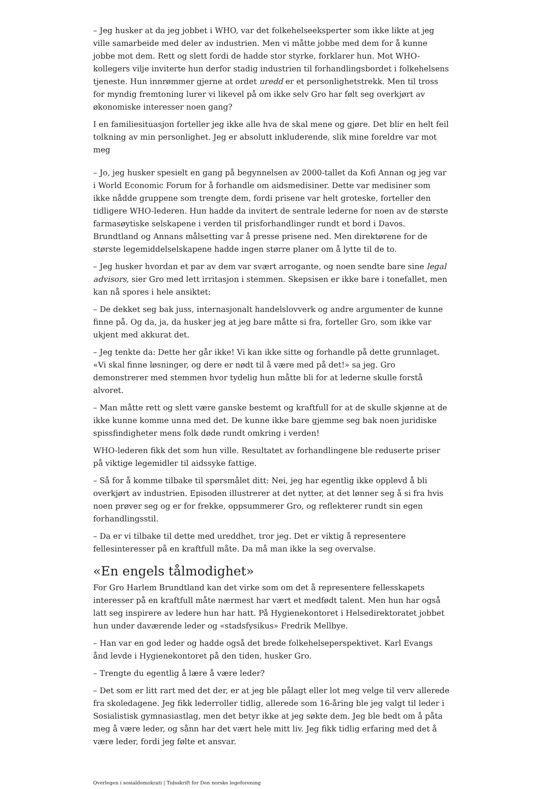– Jeg husker at da jeg jobbet i WHO, var det folkehelseeksperter som ikke likte at jeg ville samarbeide med deler av industrien. Men vi måtte jobbe med dem for å kunne jobbe mot dem. Rett og slett fordi de hadde stor styrke, forklarer hun. Mot WHO-kollegers vilje inviterte hun derfor stadig industrien til forhandlingsbordet i folkehelsens tjeneste. Hun innrømmer gjerne at ordet uredd er et personlighetstrekk. Men til tross for myndig fremtoning lurer vi likevel på om ikke selv Gro har følt seg overkjørt av økonomiske interesser noen gang?
I en familiesituasjon forteller jeg ikke alle hva de skal mene og gjøre. Det blir en helt feil tolkning av min personlighet. Jeg er absolutt inkluderende, slik mine foreldre var mot meg
– Jo, jeg husker spesielt en gang på begynnelsen av 2000-tallet da Kofi Annan og jeg var i World Economic Forum for å forhandle om aidsmedisiner. Dette var medisiner som ikke nådde gruppene som trengte dem, fordi prisene var helt groteske, forteller den tidligere WHO-lederen. Hun hadde da invitert de sentrale lederne for noen av de største farmasøytiske selskapene i verden til prisforhandlinger rundt et bord i Davos. Brundtland og Annans målsetting var å presse prisene ned. Men direktørene for de største legemiddelselskapene hadde ingen større planer om å lytte til de to.
– Jeg husker hvordan et par av dem var svært arrogante, og noen sendte bare sine legal advisors, sier Gro med lett irritasjon i stemmen. Skepsisen er ikke bare i tonefallet, men kan nå spores i hele ansiktet:
– De dekket seg bak juss, internasjonalt handelslovverk og andre argumenter de kunne finne på. Og da, ja, da husker jeg at jeg bare måtte si fra, forteller Gro, som ikke var ukjent med akkurat det.
– Jeg tenkte da: Dette her går ikke! Vi kan ikke sitte og forhandle på dette grunnlaget. «Vi skal finne løsninger, og dere er nødt til å være med på det!» sa jeg. Gro demonstrerer med stemmen hvor tydelig hun måtte bli for at lederne skulle forstå alvoret.
– Man måtte rett og slett være ganske bestemt og kraftfull for at de skulle skjønne at de ikke kunne komme unna med det. De kunne ikke bare gjemme seg bak noen juridiske spissfindigheter mens folk døde rundt omkring i verden!
WHO-lederen fikk det som hun ville. Resultatet av forhandlingene ble reduserte priser på viktige legemidler til aidssyke fattige.
– Så for å komme tilbake til spørsmålet ditt: Nei, jeg har egentlig ikke opplevd å bli overkjørt av industrien. Episoden illustrerer at det nytter, at det lønner seg å si fra hvis noen prøver seg og er for frekke, oppsummerer Gro, og reflekterer rundt sin egen forhandlingsstil.
– Da er vi tilbake til dette med uredd­het, tror jeg. Det er viktig å representere fellesinteresser på en kraftfull måte. Da må man ikke la seg overvalse.
«En engels tålmodighet»
For Gro Harlem Brundtland kan det virke som om det å representere fellesskapets interesser på en kraftfull måte nærmest har vært et medfødt talent. Men hun har også latt seg inspirere av ledere hun har hatt. På Hygienekontoret i Helsedirektoratet jobbet hun under daværende leder og «stadsfysikus» Fredrik Mellbye.
– Han var en god leder og hadde også det brede folkehelseperspektivet. Karl Evangs ånd levde i Hygienekontoret på den tiden, husker Gro.
– Trengte du egentlig å lære å være leder?
– Det som er litt rart med det der, er at jeg ble pålagt eller lot meg velge til verv allerede fra skoledagene. Jeg fikk lederroller tidlig, allerede som 16-åring ble jeg valgt til leder i Sosialistisk gymnasiastlag, men det betyr ikke at jeg søkte dem. Jeg ble bedt om å påta meg å være leder, og sånn har det vært hele mitt liv. Jeg fikk tidlig erfaring med det å være leder, fordi jeg følte et ansvar.
Overlegen i sosialdemokrati | Tidsskrift for Den norske legeforening